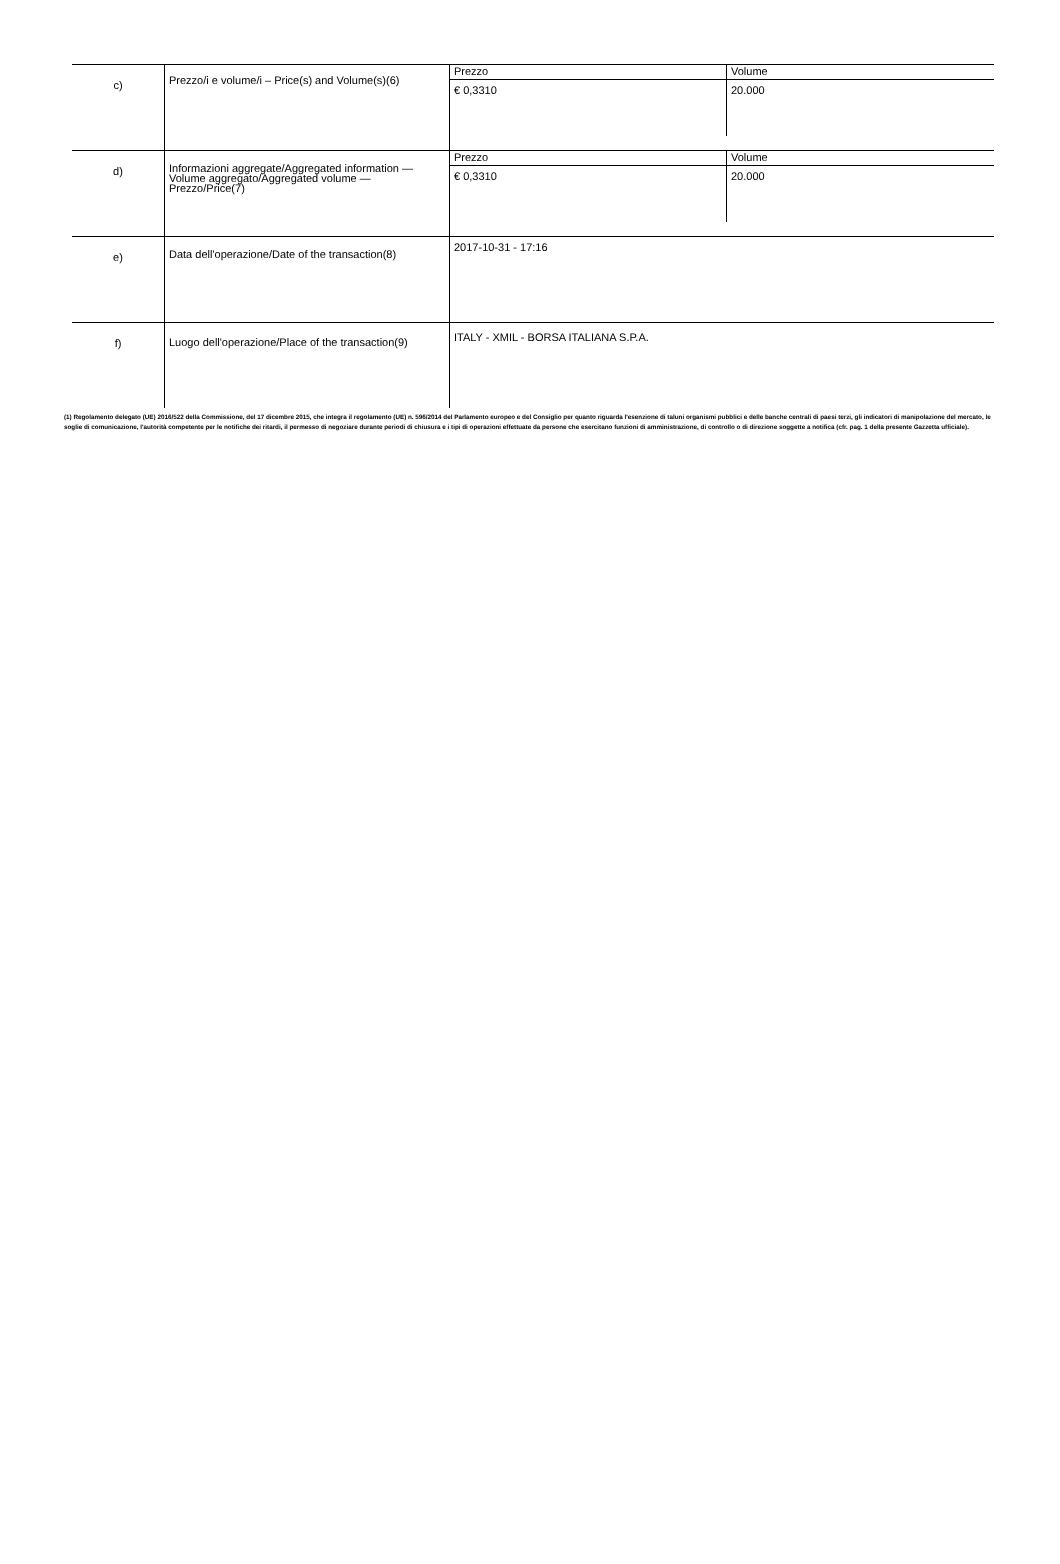| c) | Prezzo/i e volume/i – Price(s) and Volume(s)(6) | / Prezzo / Volume / / € 0,3310 / 20.000 / |
| d) | Informazioni aggregate/Aggregated information — Volume aggregato/Aggregated volume — Prezzo/Price(7) | / Prezzo / Volume / / € 0,3310 / 20.000 / |
| e) | Data dell'operazione/Date of the transaction(8) | 2017-10-31 - 17:16 |
| f) | Luogo dell'operazione/Place of the transaction(9) | ITALY - XMIL - BORSA ITALIANA S.P.A. |
(1) Regolamento delegato (UE) 2016/522 della Commissione, del 17 dicembre 2015, che integra il regolamento (UE) n. 596/2014 del Parlamento europeo e del Consiglio per quanto riguarda l'esenzione di taluni organismi pubblici e delle banche centrali di paesi terzi, gli indicatori di manipolazione del mercato, le soglie di comunicazione, l'autorità competente per le notifiche dei ritardi, il permesso di negoziare durante periodi di chiusura e i tipi di operazioni effettuate da persone che esercitano funzioni di amministrazione, di controllo o di direzione soggette a notifica (cfr. pag. 1 della presente Gazzetta ufficiale).